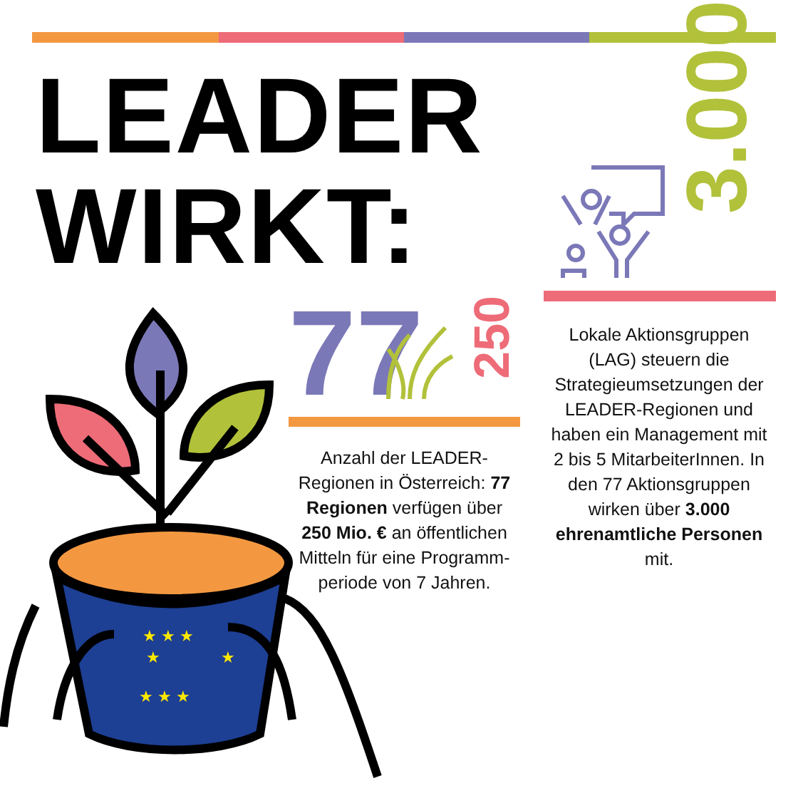LEADER
WIRKT:
3.000
77
250
Anzahl der LEADER-Regionen in Österreich: 77 Regionen verfügen über 250 Mio. € an öffentlichen Mitteln für eine Programm-periode von 7 Jahren.
Lokale Aktionsgruppen (LAG) steuern die Strategieumsetzungen der LEADER-Regionen und haben ein Management mit 2 bis 5 MitarbeiterInnen. In den 77 Aktionsgruppen wirken über 3.000 ehrenamtliche Personen mit.
★ ★ ★
★ ★ ★
★
★